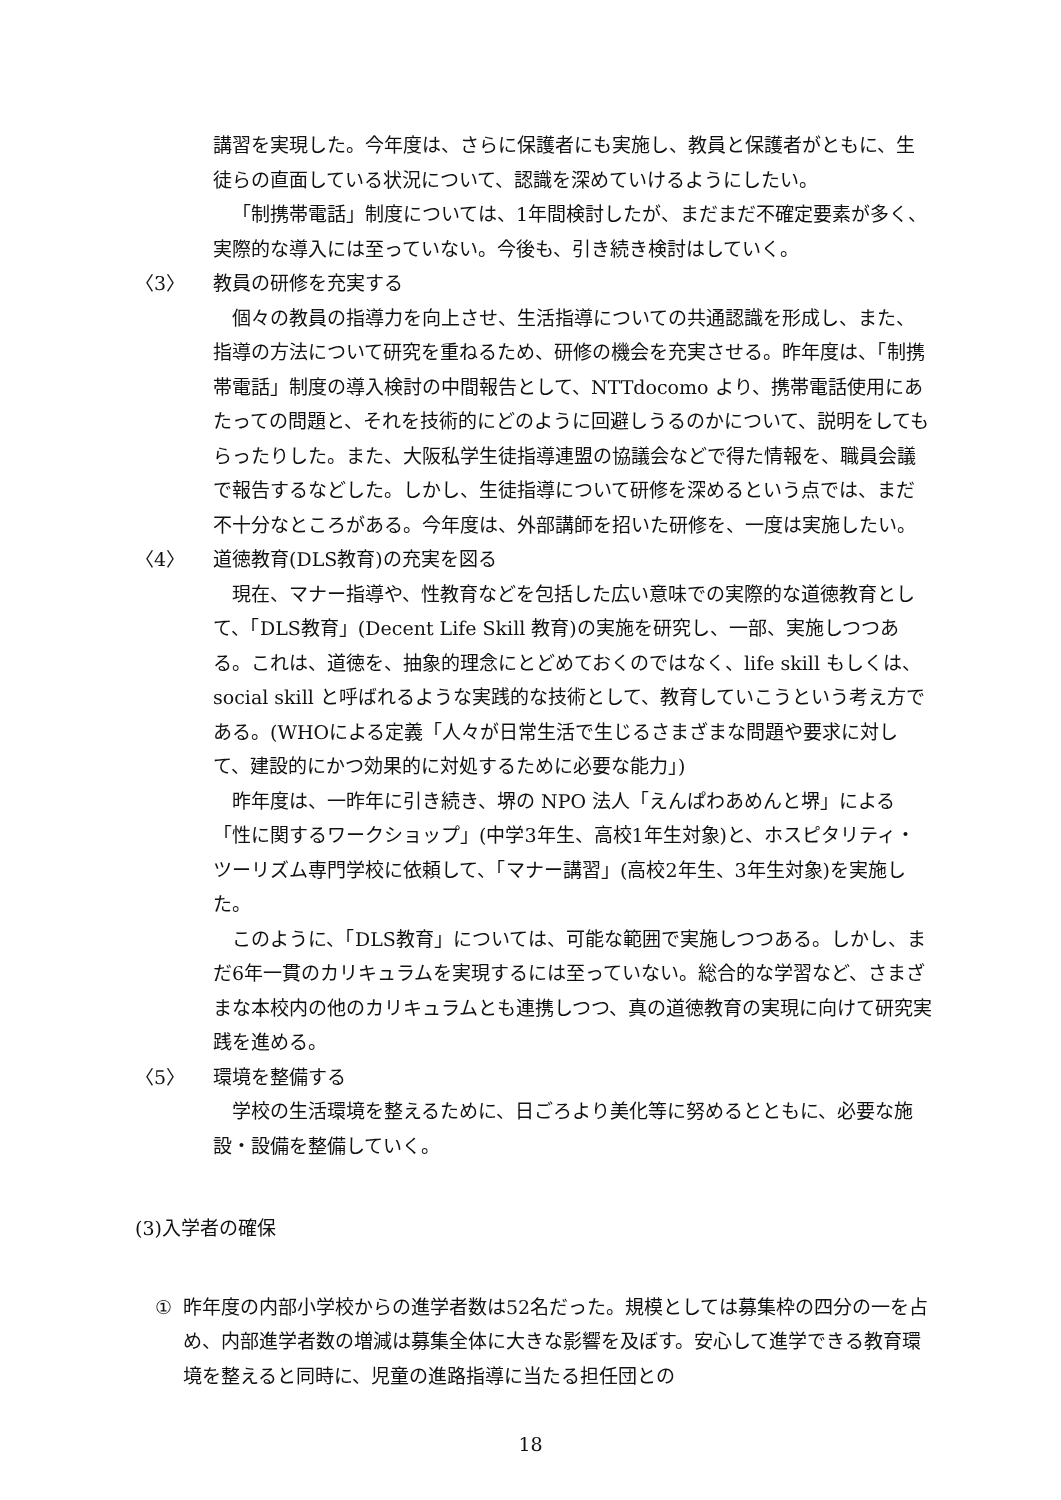講習を実現した。今年度は、さらに保護者にも実施し、教員と保護者がともに、生徒らの直面している状況について、認識を深めていけるようにしたい。
「制携帯電話」制度については、1年間検討したが、まだまだ不確定要素が多く、実際的な導入には至っていない。今後も、引き続き検討はしていく。
〈3〉 教員の研修を充実する
個々の教員の指導力を向上させ、生活指導についての共通認識を形成し、また、指導の方法について研究を重ねるため、研修の機会を充実させる。昨年度は、「制携帯電話」制度の導入検討の中間報告として、NTTdocomo より、携帯電話使用にあたっての問題と、それを技術的にどのように回避しうるのかについて、説明をしてもらったりした。また、大阪私学生徒指導連盟の協議会などで得た情報を、職員会議で報告するなどした。しかし、生徒指導について研修を深めるという点では、まだ不十分なところがある。今年度は、外部講師を招いた研修を、一度は実施したい。
〈4〉 道徳教育(DLS教育)の充実を図る
現在、マナー指導や、性教育などを包括した広い意味での実際的な道徳教育として、「DLS教育」(Decent Life Skill 教育)の実施を研究し、一部、実施しつつある。これは、道徳を、抽象的理念にとどめておくのではなく、life skill もしくは、social skill と呼ばれるような実践的な技術として、教育していこうという考え方である。(WHOによる定義「人々が日常生活で生じるさまざまな問題や要求に対して、建設的にかつ効果的に対処するために必要な能力」)
昨年度は、一昨年に引き続き、堺の NPO 法人「えんぱわあめんと堺」による「性に関するワークショップ」(中学3年生、高校1年生対象)と、ホスピタリティ・ツーリズム専門学校に依頼して、「マナー講習」(高校2年生、3年生対象)を実施した。
このように、「DLS教育」については、可能な範囲で実施しつつある。しかし、まだ6年一貫のカリキュラムを実現するには至っていない。総合的な学習など、さまざまな本校内の他のカリキュラムとも連携しつつ、真の道徳教育の実現に向けて研究実践を進める。
〈5〉 環境を整備する
学校の生活環境を整えるために、日ごろより美化等に努めるとともに、必要な施設・設備を整備していく。
(3)入学者の確保
① 昨年度の内部小学校からの進学者数は52名だった。規模としては募集枠の四分の一を占め、内部進学者数の増減は募集全体に大きな影響を及ぼす。安心して進学できる教育環境を整えると同時に、児童の進路指導に当たる担任団との
18